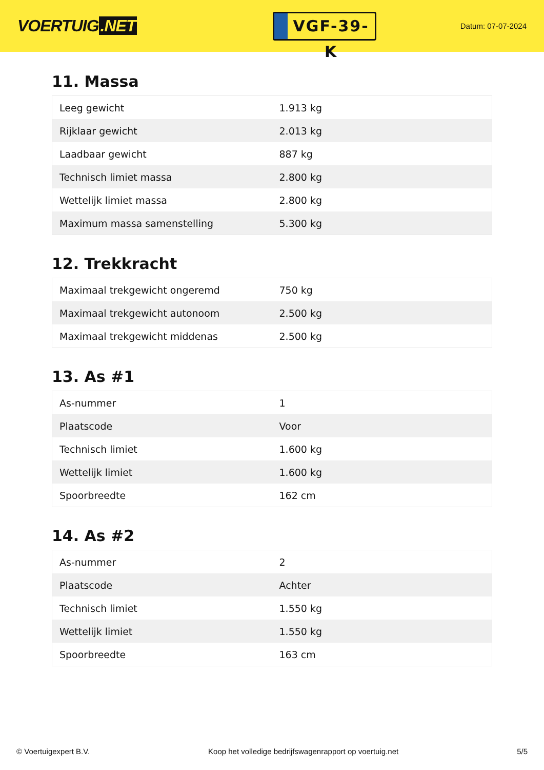VOERTUIG.NET
VGF-39-K
Datum: 07-07-2024
11. Massa
| Leeg gewicht | 1.913 kg |
| Rijklaar gewicht | 2.013 kg |
| Laadbaar gewicht | 887 kg |
| Technisch limiet massa | 2.800 kg |
| Wettelijk limiet massa | 2.800 kg |
| Maximum massa samenstelling | 5.300 kg |
12. Trekkracht
| Maximaal trekgewicht ongeremd | 750 kg |
| Maximaal trekgewicht autonoom | 2.500 kg |
| Maximaal trekgewicht middenas | 2.500 kg |
13. As #1
| As-nummer | 1 |
| Plaatscode | Voor |
| Technisch limiet | 1.600 kg |
| Wettelijk limiet | 1.600 kg |
| Spoorbreedte | 162 cm |
14. As #2
| As-nummer | 2 |
| Plaatscode | Achter |
| Technisch limiet | 1.550 kg |
| Wettelijk limiet | 1.550 kg |
| Spoorbreedte | 163 cm |
© Voertuigexpert B.V. Koop het volledige bedrijfswagenrapport op voertuig.net 5/5